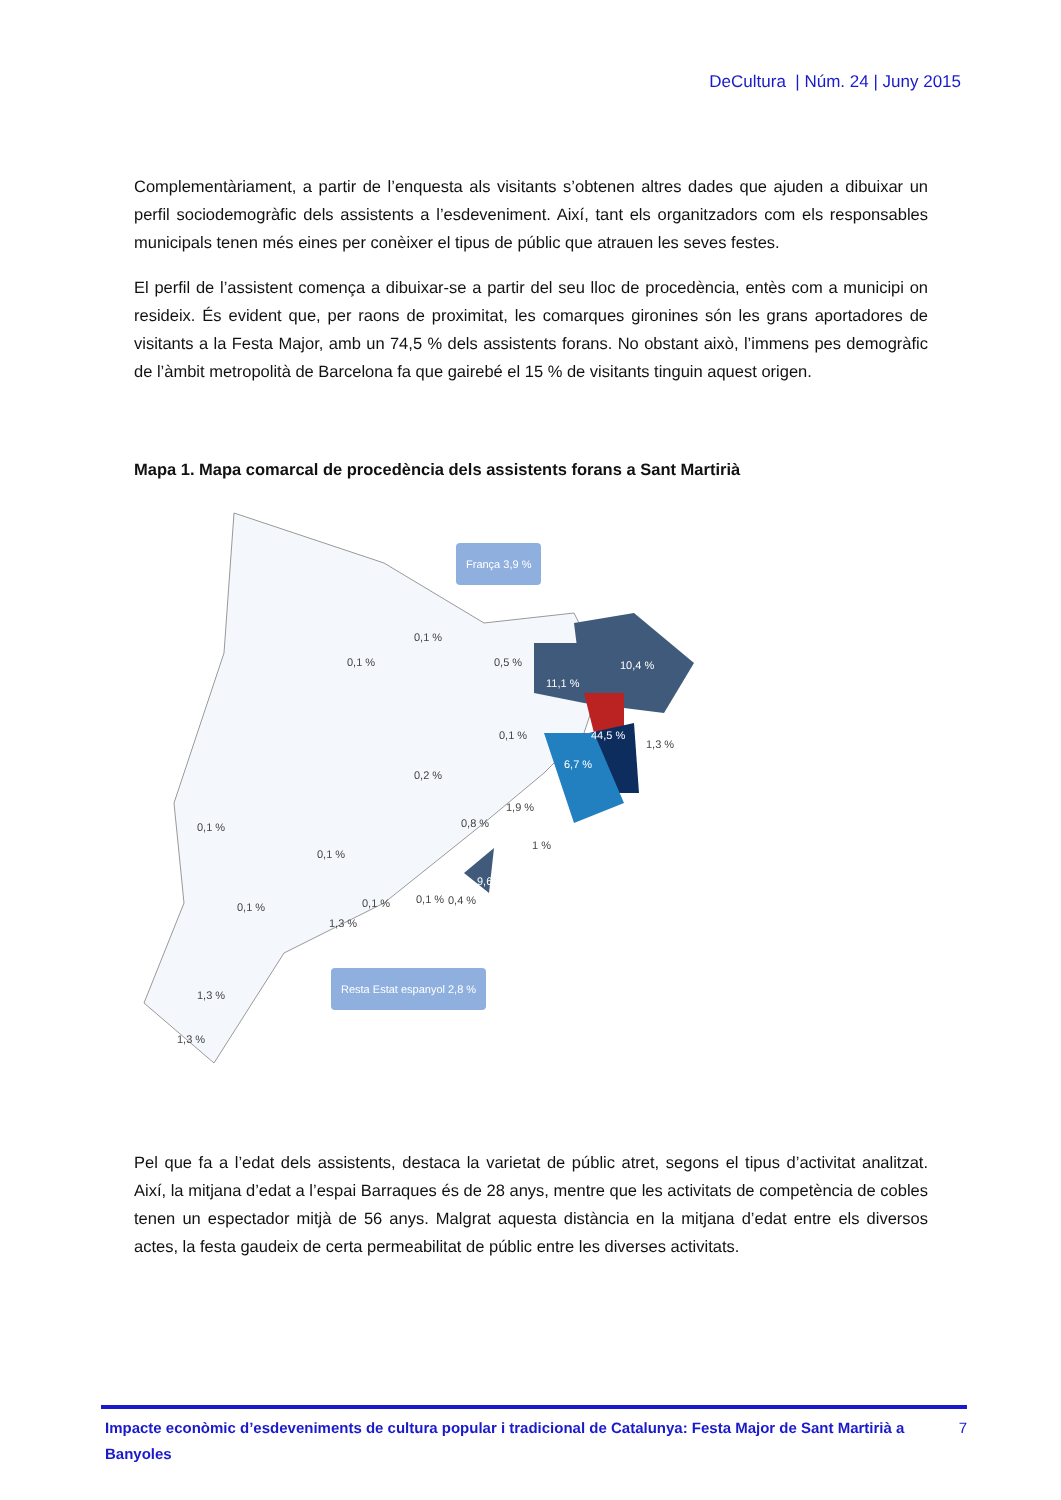DeCultura | Núm. 24 | Juny 2015
Complementàriament, a partir de l’enquesta als visitants s’obtenen altres dades que ajuden a dibuixar un perfil sociodemogràfic dels assistents a l’esdeveniment. Així, tant els organitzadors com els responsables municipals tenen més eines per conèixer el tipus de públic que atrauen les seves festes.
El perfil de l’assistent comença a dibuixar-se a partir del seu lloc de procedència, entès com a municipi on resideix. És evident que, per raons de proximitat, les comarques gironines són les grans aportadores de visitants a la Festa Major, amb un 74,5 % dels assistents forans. No obstant això, l’immens pes demogràfic de l’àmbit metropolità de Barcelona fa que gairebé el 15 % de visitants tinguin aquest origen.
Mapa 1. Mapa comarcal de procedència dels assistents forans a Sant Martirià
França 3,9 %
Resta Estat espanyol 2,8 %
0,1 %
0,1 % 0,5 % 10,4 %
11,1 %
0,1 % 44,5 %
1,3 %
6,7 %
0,2 %
1,9 %
0,1 % 0,8 %
1 %
0,1 %
9,6 %
0,4 %
0,1 % 0,1 % 0,1 %
1,3 %
1,3 %
1,3 %
Pel que fa a l’edat dels assistents, destaca la varietat de públic atret, segons el tipus d’activitat analitzat. Així, la mitjana d’edat a l’espai Barraques és de 28 anys, mentre que les activitats de competència de cobles tenen un espectador mitjà de 56 anys. Malgrat aquesta distància en la mitjana d’edat entre els diversos actes, la festa gaudeix de certa permeabilitat de públic entre les diverses activitats.
Impacte econòmic d’esdeveniments de cultura popular i tradicional de Catalunya: Festa Major de Sant Martirià a Banyoles 7